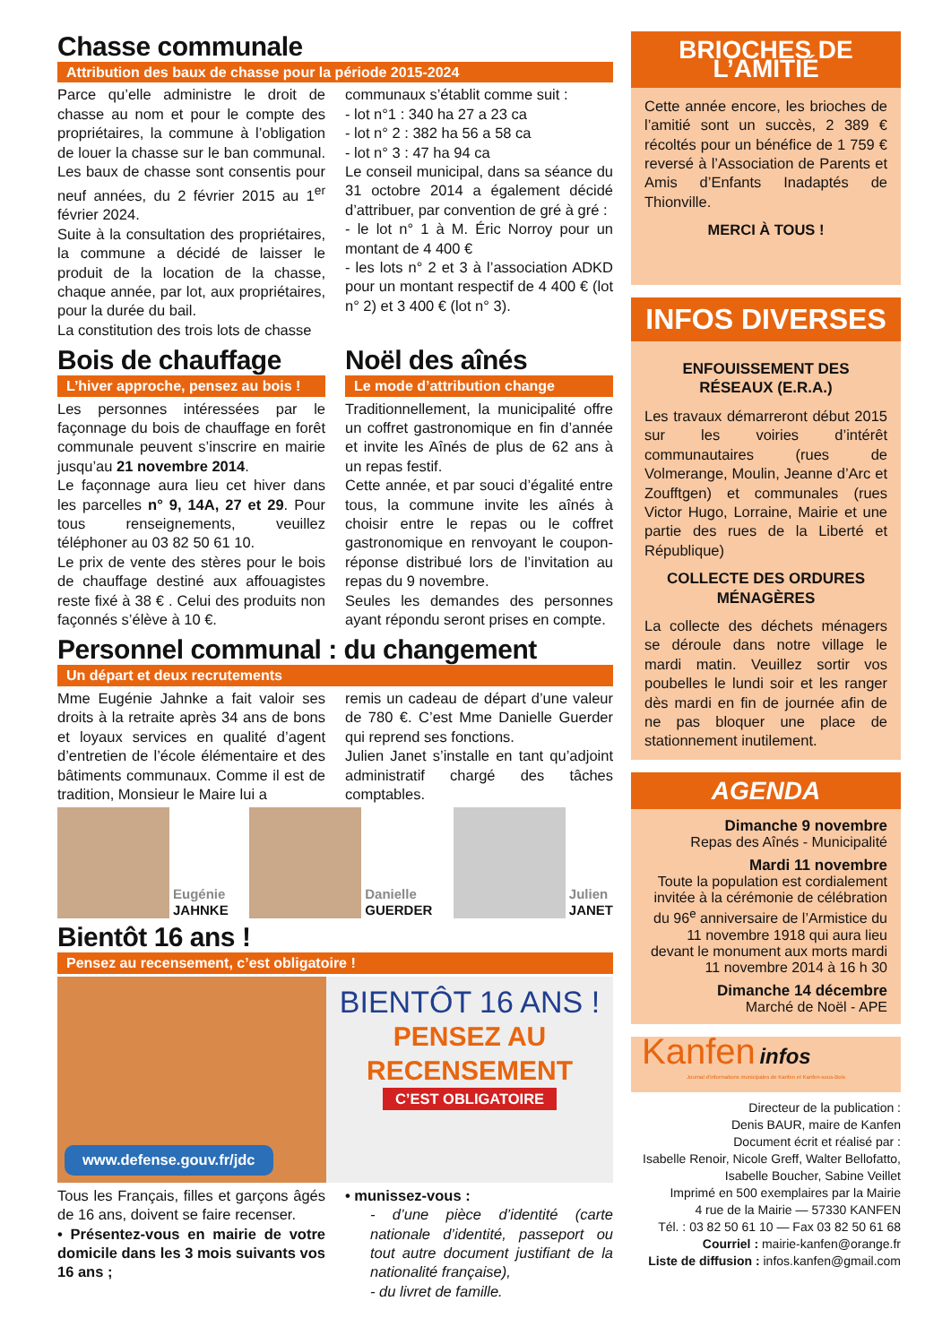Chasse communale
Attribution des baux de chasse pour la période 2015-2024
Parce qu’elle administre le droit de chasse au nom et pour le compte des propriétaires, la commune à l’obligation de louer la chasse sur le ban communal. Les baux de chasse sont consentis pour neuf années, du 2 février 2015 au 1<sup>er</sup> février 2024.
Suite à la consultation des propriétaires, la commune a décidé de laisser le produit de la location de la chasse, chaque année, par lot, aux propriétaires, pour la durée du bail.
La constitution des trois lots de chasse
communaux s’établit comme suit :
- lot n°1 : 340 ha 27 a 23 ca
- lot n° 2 : 382 ha 56 a 58 ca
- lot n° 3 : 47 ha 94 ca
Le conseil municipal, dans sa séance du 31 octobre 2014 a également décidé d’attribuer, par convention de gré à gré :
- le lot n° 1 à M. Éric Norroy pour un montant de 4 400 €
- les lots n° 2 et 3 à l’association ADKD pour un montant respectif de 4 400 € (lot n° 2) et 3 400 € (lot n° 3).
Bois de chauffage
L’hiver approche, pensez au bois !
Les personnes intéressées par le façonnage du bois de chauffage en forêt communale peuvent s’inscrire en mairie jusqu’au 21 novembre 2014.
Le façonnage aura lieu cet hiver dans les parcelles n° 9, 14A, 27 et 29. Pour tous renseignements, veuillez téléphoner au 03 82 50 61 10.
Le prix de vente des stères pour le bois de chauffage destiné aux affouagistes reste fixé à 38 € . Celui des produits non façonnés s’élève à 10 €.
Noël des aînés
Le mode d’attribution change
Traditionnellement, la municipalité offre un coffret gastronomique en fin d’année et invite les Aînés de plus de 62 ans à un repas festif.
Cette année, et par souci d’égalité entre tous, la commune invite les aînés à choisir entre le repas ou le coffret gastronomique en renvoyant le coupon-réponse distribué lors de l’invitation au repas du 9 novembre.
Seules les demandes des personnes ayant répondu seront prises en compte.
Personnel communal : du changement
Un départ et deux recrutements
Mme Eugénie Jahnke a fait valoir ses droits à la retraite après 34 ans de bons et loyaux services en qualité d’agent d’entretien de l’école élémentaire et des bâtiments communaux. Comme il est de tradition, Monsieur le Maire lui a
remis un cadeau de départ d’une valeur de 780 €. C’est Mme Danielle Guerder qui reprend ses fonctions.
Julien Janet s’installe en tant qu’adjoint administratif chargé des tâches comptables.
Eugénie
JAHNKE
Danielle
GUERDER
Julien
JANET
Bientôt 16 ans !
Pensez au recensement, c’est obligatoire !
www.defense.gouv.fr/jdc
BIENTÔT 16 ANS !
PENSEZ AU RECENSEMENT
C’EST OBLIGATOIRE
Tous les Français, filles et garçons âgés de 16 ans, doivent se faire recenser.
• Présentez-vous en mairie de votre domicile dans les 3 mois suivants vos 16 ans ;
• munissez-vous :
- d’une pièce d’identité (carte nationale d’identité, passeport ou tout autre document justifiant de la nationalité française),
- du livret de famille.
BRIOCHES DE L’AMITIÉ
Cette année encore, les brioches de l’amitié sont un succès, 2 389 € récoltés pour un bénéfice de 1 759 € reversé à l’Association de Parents et Amis d’Enfants Inadaptés de Thionville.
MERCI À TOUS !
INFOS DIVERSES
ENFOUISSEMENT DES RÉSEAUX (E.R.A.)
Les travaux démarreront début 2015 sur les voiries d’intérêt communautaires (rues de Volmerange, Moulin, Jeanne d’Arc et Zoufftgen) et communales (rues Victor Hugo, Lorraine, Mairie et une partie des rues de la Liberté et République)
COLLECTE DES ORDURES MÉNAGÈRES
La collecte des déchets ménagers se déroule dans notre village le mardi matin. Veuillez sortir vos poubelles le lundi soir et les ranger dès mardi en fin de journée afin de ne pas bloquer une place de stationnement inutilement.
AGENDA
Dimanche 9 novembre
Repas des Aînés - Municipalité
Mardi 11 novembre
Toute la population est cordialement invitée à la cérémonie de célébration du 96<sup>e</sup> anniversaire de l’Armistice du 11 novembre 1918 qui aura lieu devant le monument aux morts mardi 11 novembre 2014 à 16 h 30
Dimanche 14 décembre
Marché de Noël - APE
Kanfen infos
Journal d’informations municipales de Kanfen et Kanfen-sous-Bois
Directeur de la publication :
Denis BAUR, maire de Kanfen
Document écrit et réalisé par :
Isabelle Renoir, Nicole Greff, Walter Bellofatto, Isabelle Boucher, Sabine Veillet
Imprimé en 500 exemplaires par la Mairie
4 rue de la Mairie — 57330 KANFEN
Tél. : 03 82 50 61 10 — Fax 03 82 50 61 68
Courriel : mairie-kanfen@orange.fr
Liste de diffusion : infos.kanfen@gmail.com